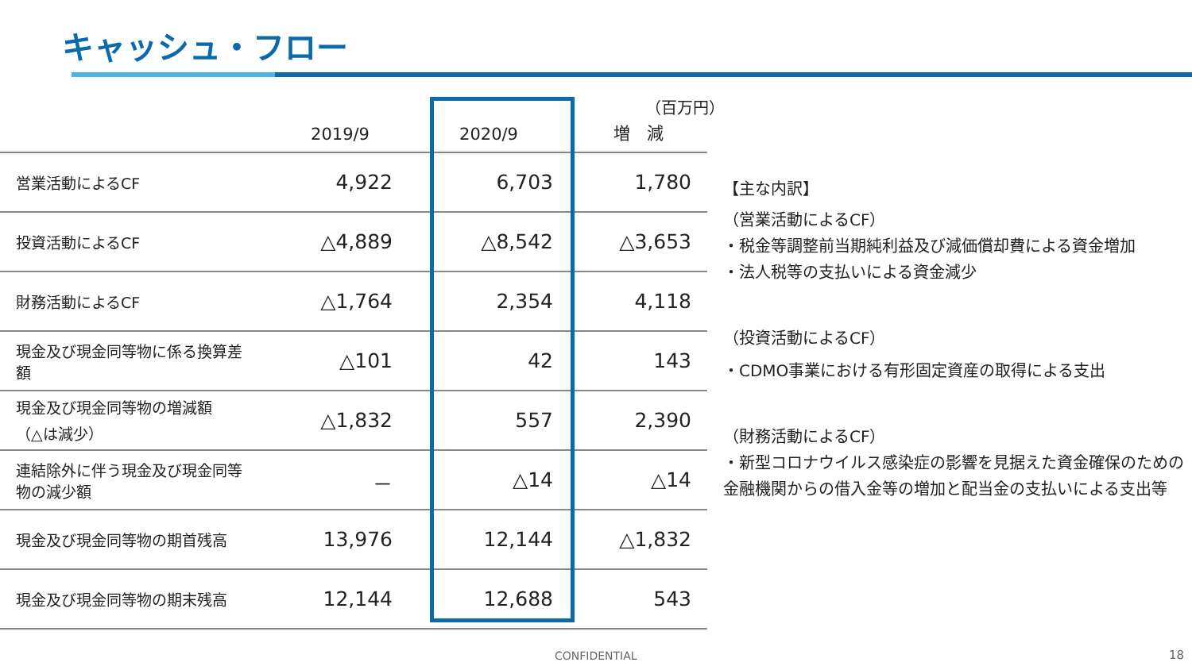キャッシュ・フロー
（百万円）
| | 2019/9 | 2020/9 | 増 減 |
| --- | --- | --- | --- |
| 営業活動によるCF | 4,922 | 6,703 | 1,780 |
| 投資活動によるCF | △4,889 | △8,542 | △3,653 |
| 財務活動によるCF | △1,764 | 2,354 | 4,118 |
| 現金及び現金同等物に係る換算差額 | △101 | 42 | 143 |
| 現金及び現金同等物の増減額 （△は減少） | △1,832 | 557 | 2,390 |
| 連結除外に伴う現金及び現金同等物の減少額 | － | △14 | △14 |
| 現金及び現金同等物の期首残高 | 13,976 | 12,144 | △1,832 |
| 現金及び現金同等物の期末残高 | 12,144 | 12,688 | 543 |
【主な内訳】
（営業活動によるCF）
・税金等調整前当期純利益及び減価償却費による資金増加
・法人税等の支払いによる資金減少
（投資活動によるCF）
・CDMO事業における有形固定資産の取得による支出
（財務活動によるCF）
・新型コロナウイルス感染症の影響を見据えた資金確保のための金融機関からの借入金等の増加と配当金の支払いによる支出等
CONFIDENTIAL 18